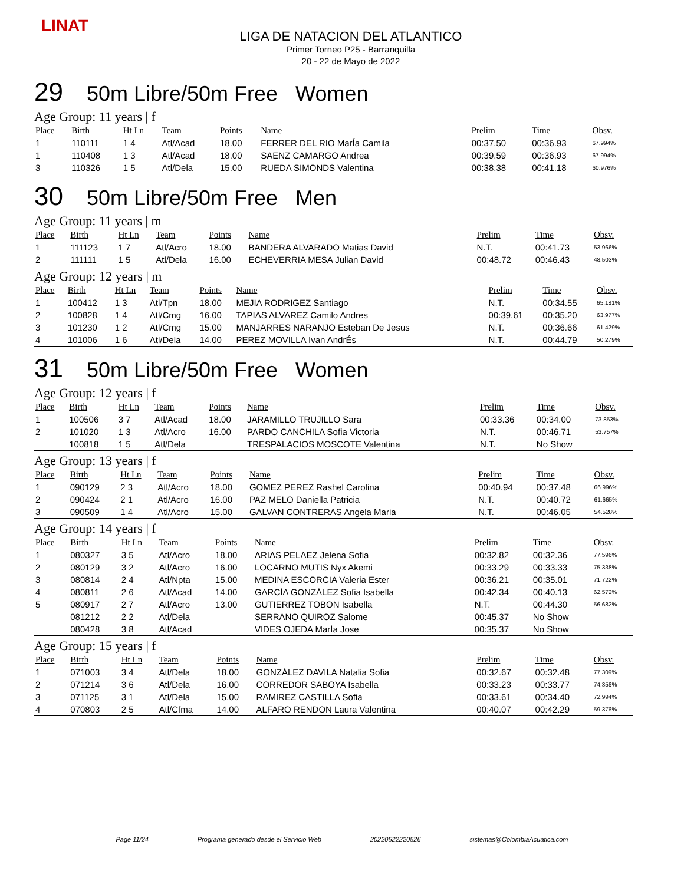LINAT
LIGA DE NATACION DEL ATLANTICO
Primer Torneo P25 - Barranquilla
20 - 22 de Mayo de 2022
29 50m Libre/50m Free Women
Age Group: 11 years | f
| Place | Birth | Ht Ln | Team | Points | Name | Prelim | Time | Obsv. |
| --- | --- | --- | --- | --- | --- | --- | --- | --- |
| 1 | 110111 | 1 4 | Atl/Acad | 18.00 | FERRER DEL RIO MarÍa Camila | 00:37.50 | 00:36.93 | 67.994% |
| 1 | 110408 | 1 3 | Atl/Acad | 18.00 | SAENZ CAMARGO Andrea | 00:39.59 | 00:36.93 | 67.994% |
| 3 | 110326 | 1 5 | Atl/Dela | 15.00 | RUEDA SIMONDS Valentina | 00:38.38 | 00:41.18 | 60.976% |
30 50m Libre/50m Free Men
Age Group: 11 years | m
| Place | Birth | Ht Ln | Team | Points | Name | Prelim | Time | Obsv. |
| --- | --- | --- | --- | --- | --- | --- | --- | --- |
| 1 | 111123 | 1 7 | Atl/Acro | 18.00 | BANDERA ALVARADO Matias David | N.T. | 00:41.73 | 53.966% |
| 2 | 111111 | 1 5 | Atl/Dela | 16.00 | ECHEVERRIA MESA Julian David | 00:48.72 | 00:46.43 | 48.503% |
Age Group: 12 years | m
| Place | Birth | Ht Ln | Team | Points | Name | Prelim | Time | Obsv. |
| --- | --- | --- | --- | --- | --- | --- | --- | --- |
| 1 | 100412 | 1 3 | Atl/Tpn | 18.00 | MEJIA RODRIGEZ Santiago | N.T. | 00:34.55 | 65.181% |
| 2 | 100828 | 1 4 | Atl/Cmg | 16.00 | TAPIAS ALVAREZ Camilo Andres | 00:39.61 | 00:35.20 | 63.977% |
| 3 | 101230 | 1 2 | Atl/Cmg | 15.00 | MANJARRES NARANJO Esteban De Jesus | N.T. | 00:36.66 | 61.429% |
| 4 | 101006 | 1 6 | Atl/Dela | 14.00 | PEREZ MOVILLA Ivan AndrÉs | N.T. | 00:44.79 | 50.279% |
31 50m Libre/50m Free Women
Age Group: 12 years | f
| Place | Birth | Ht Ln | Team | Points | Name | Prelim | Time | Obsv. |
| --- | --- | --- | --- | --- | --- | --- | --- | --- |
| 1 | 100506 | 3 7 | Atl/Acad | 18.00 | JARAMILLO TRUJILLO Sara | 00:33.36 | 00:34.00 | 73.853% |
| 2 | 101020 | 1 3 | Atl/Acro | 16.00 | PARDO CANCHILA Sofia Victoria | N.T. | 00:46.71 | 53.757% |
| | 100818 | 1 5 | Atl/Dela | | TRESPALACIOS MOSCOTE Valentina | N.T. | No Show | |
Age Group: 13 years | f
| Place | Birth | Ht Ln | Team | Points | Name | Prelim | Time | Obsv. |
| --- | --- | --- | --- | --- | --- | --- | --- | --- |
| 1 | 090129 | 2 3 | Atl/Acro | 18.00 | GOMEZ PEREZ Rashel Carolina | 00:40.94 | 00:37.48 | 66.996% |
| 2 | 090424 | 2 1 | Atl/Acro | 16.00 | PAZ MELO Daniella Patricia | N.T. | 00:40.72 | 61.665% |
| 3 | 090509 | 1 4 | Atl/Acro | 15.00 | GALVAN CONTRERAS Angela Maria | N.T. | 00:46.05 | 54.528% |
Age Group: 14 years | f
| Place | Birth | Ht Ln | Team | Points | Name | Prelim | Time | Obsv. |
| --- | --- | --- | --- | --- | --- | --- | --- | --- |
| 1 | 080327 | 3 5 | Atl/Acro | 18.00 | ARIAS PELAEZ Jelena Sofia | 00:32.82 | 00:32.36 | 77.596% |
| 2 | 080129 | 3 2 | Atl/Acro | 16.00 | LOCARNO MUTIS Nyx Akemi | 00:33.29 | 00:33.33 | 75.338% |
| 3 | 080814 | 2 4 | Atl/Npta | 15.00 | MEDINA ESCORCIA Valeria Ester | 00:36.21 | 00:35.01 | 71.722% |
| 4 | 080811 | 2 6 | Atl/Acad | 14.00 | GARCÍA GONZÁLEZ Sofia Isabella | 00:42.34 | 00:40.13 | 62.572% |
| 5 | 080917 | 2 7 | Atl/Acro | 13.00 | GUTIERREZ TOBON Isabella | N.T. | 00:44.30 | 56.682% |
| | 081212 | 2 2 | Atl/Dela | | SERRANO QUIROZ Salome | 00:45.37 | No Show | |
| | 080428 | 3 8 | Atl/Acad | | VIDES OJEDA MarÍa Jose | 00:35.37 | No Show | |
Age Group: 15 years | f
| Place | Birth | Ht Ln | Team | Points | Name | Prelim | Time | Obsv. |
| --- | --- | --- | --- | --- | --- | --- | --- | --- |
| 1 | 071003 | 3 4 | Atl/Dela | 18.00 | GONZÁLEZ DAVILA Natalia Sofia | 00:32.67 | 00:32.48 | 77.309% |
| 2 | 071214 | 3 6 | Atl/Dela | 16.00 | CORREDOR SABOYA Isabella | 00:33.23 | 00:33.77 | 74.356% |
| 3 | 071125 | 3 1 | Atl/Dela | 15.00 | RAMIREZ CASTILLA Sofia | 00:33.61 | 00:34.40 | 72.994% |
| 4 | 070803 | 2 5 | Atl/Cfma | 14.00 | ALFARO RENDON Laura Valentina | 00:40.07 | 00:42.29 | 59.376% |
Page 11/24 Programa generado desde el Servicio Web 20220522220526 sistemas@ColombiaAcuatica.com